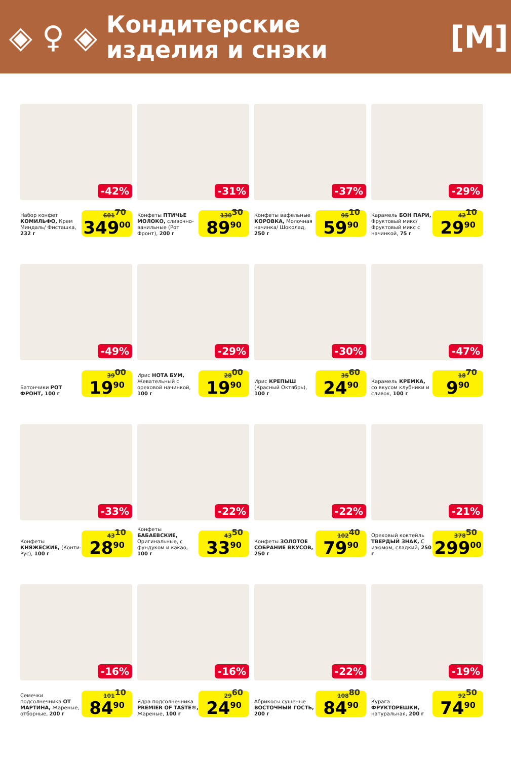◈ ♀ ◈
Кондитерские
изделия и снэки
[М]
-42%
Набор конфет КОМИЛЬФО, Крем Миндаль/ Фисташка, 232 г
601<sup>70</sup> 349<sup>00</sup>
-31%
Конфеты ПТИЧЬЕ МОЛОКО, сливочно-ванильные (Рот Фронт), 200 г
130<sup>30</sup> 89<sup>90</sup>
-37%
Конфеты вафельные КОРОВКА, Молочная начинка/ Шоколад, 250 г
95<sup>10</sup> 59<sup>90</sup>
-29%
Карамель БОН ПАРИ, Фруктовый микс/ Фруктовый микс с начинкой, 75 г
42<sup>10</sup> 29<sup>90</sup>
-49%
Батончики РОТ ФРОНТ, 100 г
39<sup>00</sup> 19<sup>90</sup>
-29%
Ирис НОТА БУМ, Жевательный с ореховой начинкой, 100 г
28<sup>00</sup> 19<sup>90</sup>
-30%
Ирис КРЕПЫШ (Красный Октябрь), 100 г
35<sup>60</sup> 24<sup>90</sup>
-47%
Карамель КРЕМКА, со вкусом клубники и сливок, 100 г
18<sup>70</sup> 9<sup>90</sup>
-33%
Конфеты КНЯЖЕСКИЕ, (Конти-Рус), 100 г
43<sup>10</sup> 28<sup>90</sup>
-22%
Конфеты БАБАЕВСКИЕ, Оригинальные, с фундуком и какао, 100 г
43<sup>50</sup> 33<sup>90</sup>
-22%
Конфеты ЗОЛОТОЕ СОБРАНИЕ ВКУСОВ, 250 г
102<sup>40</sup> 79<sup>90</sup>
-21%
Ореховый коктейль ТВЕРДЫЙ ЗНАК, С изюмом, сладкий, 250 г
378<sup>50</sup> 299<sup>00</sup>
-16%
Семечки подсолнечника ОТ МАРТИНА, Жареные, отборные, 200 г
101<sup>10</sup> 84<sup>90</sup>
-16%
Ядра подсолнечника PREMIER OF TASTE®, Жареные, 100 г
29<sup>60</sup> 24<sup>90</sup>
-22%
Абрикосы сушеные ВОСТОЧНЫЙ ГОСТЬ, 200 г
108<sup>80</sup> 84<sup>90</sup>
-19%
Курага ФРУКТОРЕШКИ, натуральная, 200 г
92<sup>50</sup> 74<sup>90</sup>